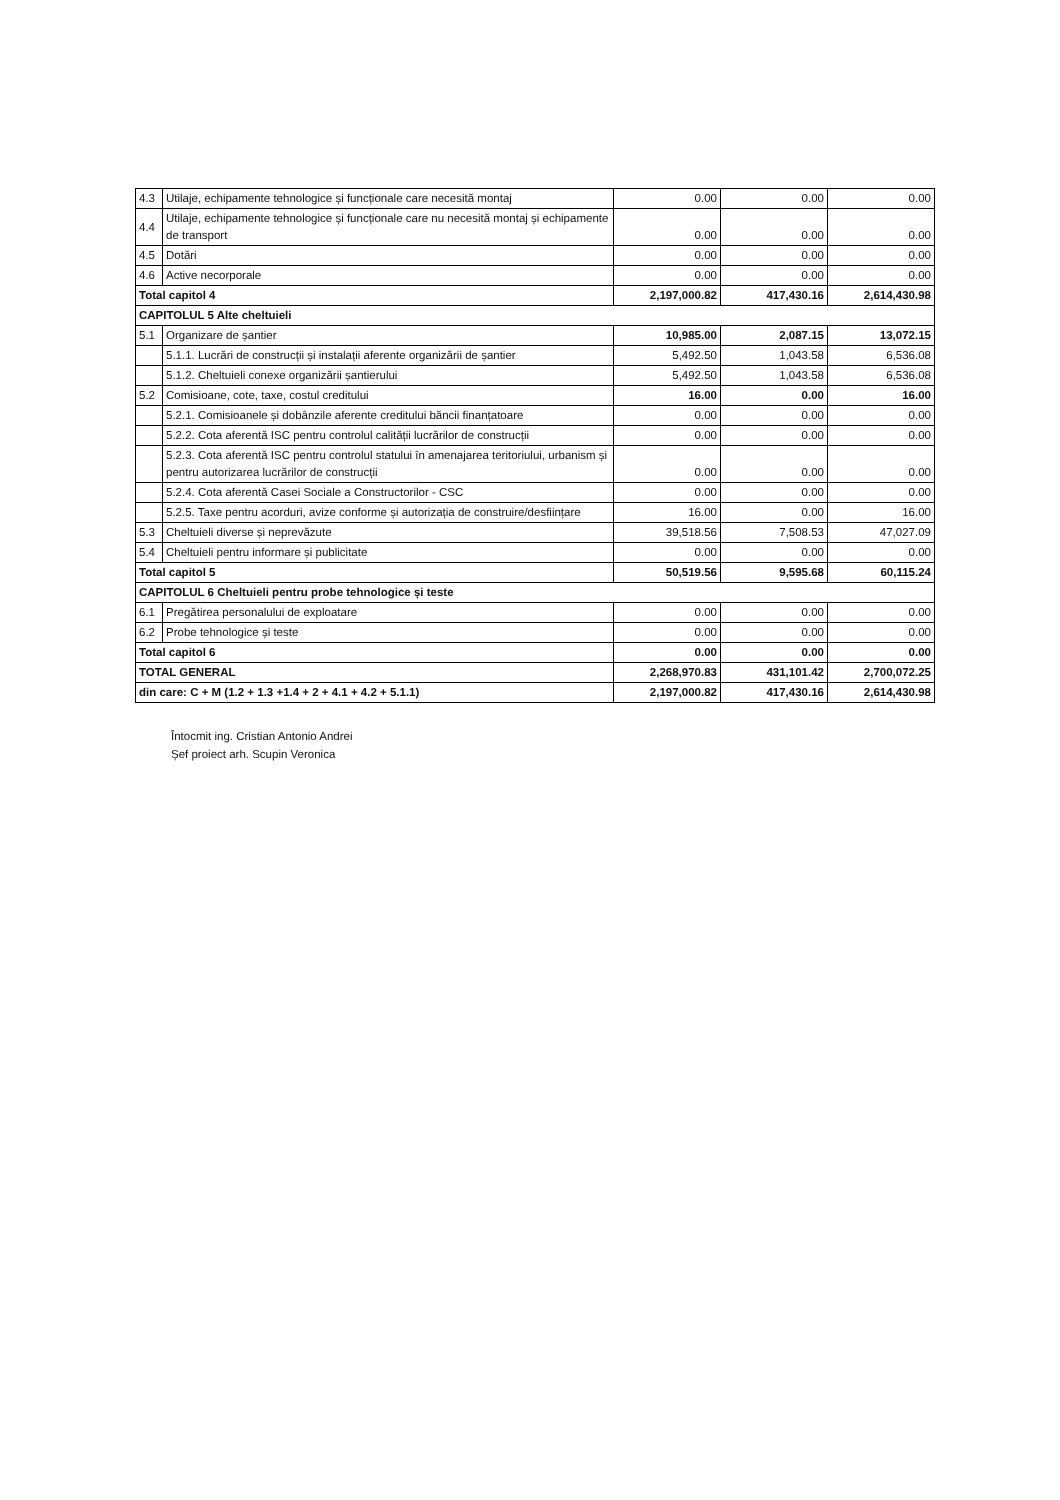| 4.3 | Utilaje, echipamente tehnologice și funcționale care necesită montaj | 0.00 | 0.00 | 0.00 |
| 4.4 | Utilaje, echipamente tehnologice și funcționale care nu necesită montaj și echipamente de transport | 0.00 | 0.00 | 0.00 |
| 4.5 | Dotări | 0.00 | 0.00 | 0.00 |
| 4.6 | Active necorporale | 0.00 | 0.00 | 0.00 |
| Total capitol 4 | | 2,197,000.82 | 417,430.16 | 2,614,430.98 |
| CAPITOLUL 5 Alte cheltuieli | | | | |
| 5.1 | Organizare de șantier | 10,985.00 | 2,087.15 | 13,072.15 |
| | 5.1.1. Lucrări de construcții și instalații aferente organizării de șantier | 5,492.50 | 1,043.58 | 6,536.08 |
| | 5.1.2. Cheltuieli conexe organizării șantierului | 5,492.50 | 1,043.58 | 6,536.08 |
| 5.2 | Comisioane, cote, taxe, costul creditului | 16.00 | 0.00 | 16.00 |
| | 5.2.1. Comisioanele și dobânzile aferente creditului băncii finanțatoare | 0.00 | 0.00 | 0.00 |
| | 5.2.2. Cota aferentă ISC pentru controlul calității lucrărilor de construcții | 0.00 | 0.00 | 0.00 |
| | 5.2.3. Cota aferentă ISC pentru controlul statului în amenajarea teritoriului, urbanism și pentru autorizarea lucrărilor de construcții | 0.00 | 0.00 | 0.00 |
| | 5.2.4. Cota aferentă Casei Sociale a Constructorilor - CSC | 0.00 | 0.00 | 0.00 |
| | 5.2.5. Taxe pentru acorduri, avize conforme și autorizația de construire/desființare | 16.00 | 0.00 | 16.00 |
| 5.3 | Cheltuieli diverse și neprevăzute | 39,518.56 | 7,508.53 | 47,027.09 |
| 5.4 | Cheltuieli pentru informare și publicitate | 0.00 | 0.00 | 0.00 |
| Total capitol 5 | | 50,519.56 | 9,595.68 | 60,115.24 |
| CAPITOLUL 6 Cheltuieli pentru probe tehnologice și teste | | | | |
| 6.1 | Pregătirea personalului de exploatare | 0.00 | 0.00 | 0.00 |
| 6.2 | Probe tehnologice și teste | 0.00 | 0.00 | 0.00 |
| Total capitol 6 | | 0.00 | 0.00 | 0.00 |
| TOTAL GENERAL | | 2,268,970.83 | 431,101.42 | 2,700,072.25 |
| din care: C + M (1.2 + 1.3 +1.4 + 2 + 4.1 + 4.2 + 5.1.1) | | 2,197,000.82 | 417,430.16 | 2,614,430.98 |
Întocmit ing. Cristian Antonio Andrei
Șef proiect arh. Scupin Veronica